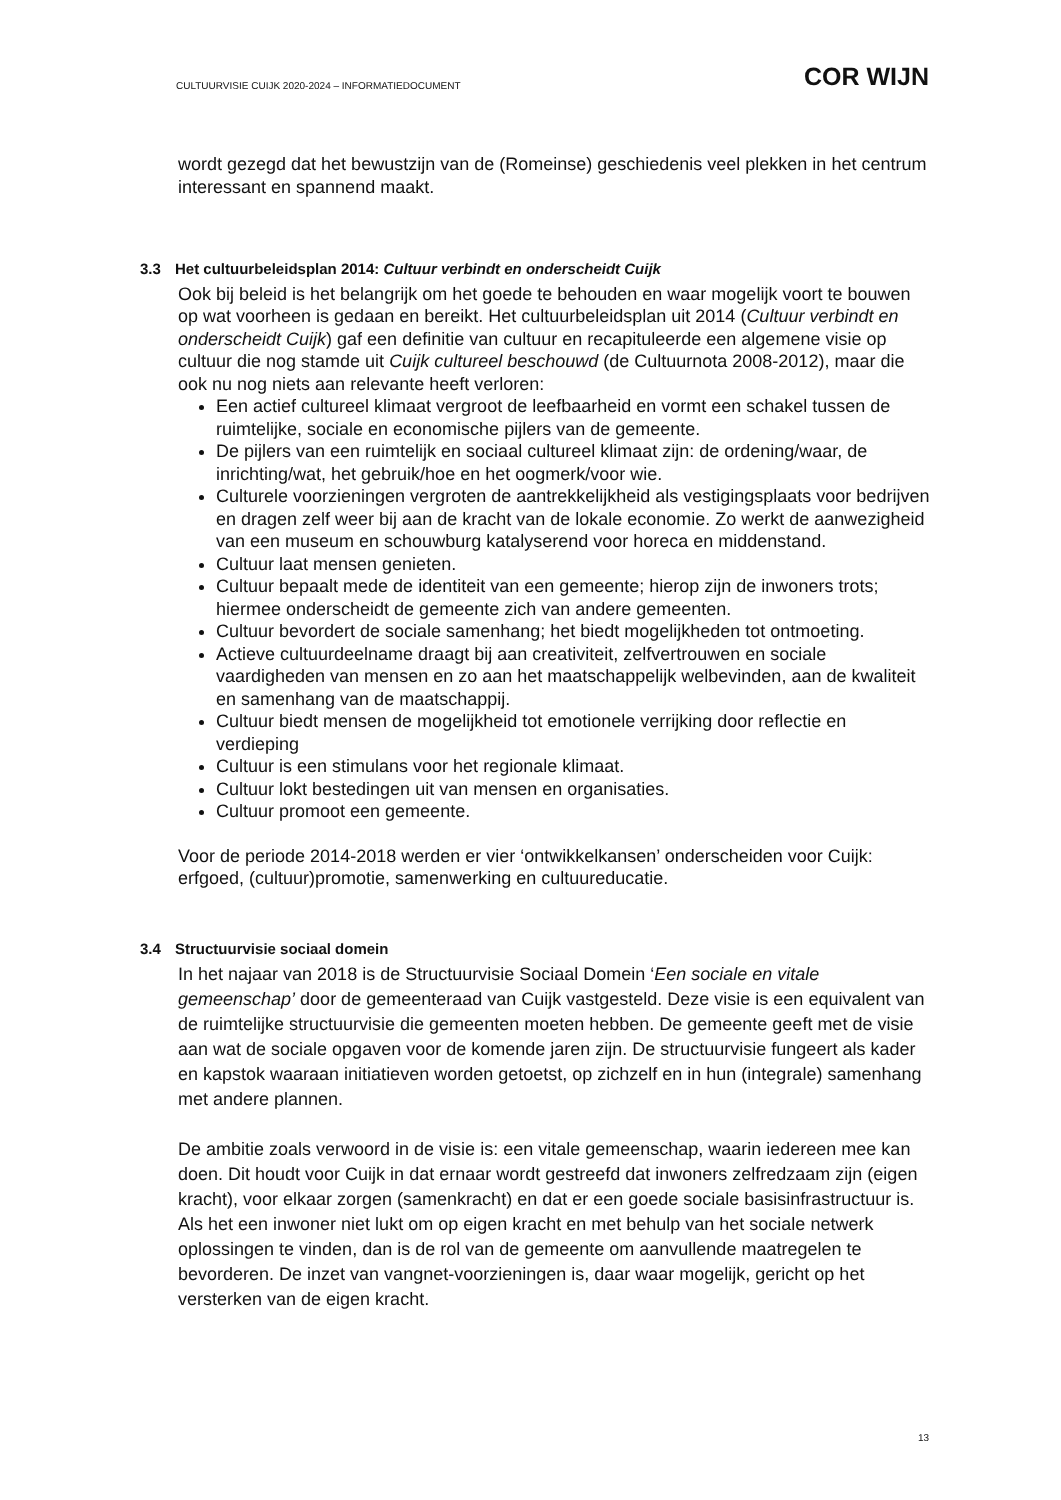CULTUURVISIE CUIJK 2020-2024 – INFORMATIEDOCUMENT
COR WIJN
wordt gezegd dat het bewustzijn van de (Romeinse) geschiedenis veel plekken in het centrum interessant en spannend maakt.
3.3 Het cultuurbeleidsplan 2014: Cultuur verbindt en onderscheidt Cuijk
Ook bij beleid is het belangrijk om het goede te behouden en waar mogelijk voort te bouwen op wat voorheen is gedaan en bereikt. Het cultuurbeleidsplan uit 2014 (Cultuur verbindt en onderscheidt Cuijk) gaf een definitie van cultuur en recapituleerde een algemene visie op cultuur die nog stamde uit Cuijk cultureel beschouwd (de Cultuurnota 2008-2012), maar die ook nu nog niets aan relevante heeft verloren:
Een actief cultureel klimaat vergroot de leefbaarheid en vormt een schakel tussen de ruimtelijke, sociale en economische pijlers van de gemeente.
De pijlers van een ruimtelijk en sociaal cultureel klimaat zijn: de ordening/waar, de inrichting/wat, het gebruik/hoe en het oogmerk/voor wie.
Culturele voorzieningen vergroten de aantrekkelijkheid als vestigingsplaats voor bedrijven en dragen zelf weer bij aan de kracht van de lokale economie. Zo werkt de aanwezigheid van een museum en schouwburg katalyserend voor horeca en middenstand.
Cultuur laat mensen genieten.
Cultuur bepaalt mede de identiteit van een gemeente; hierop zijn de inwoners trots; hiermee onderscheidt de gemeente zich van andere gemeenten.
Cultuur bevordert de sociale samenhang; het biedt mogelijkheden tot ontmoeting.
Actieve cultuurdeelname draagt bij aan creativiteit, zelfvertrouwen en sociale vaardigheden van mensen en zo aan het maatschappelijk welbevinden, aan de kwaliteit en samenhang van de maatschappij.
Cultuur biedt mensen de mogelijkheid tot emotionele verrijking door reflectie en verdieping
Cultuur is een stimulans voor het regionale klimaat.
Cultuur lokt bestedingen uit van mensen en organisaties.
Cultuur promoot een gemeente.
Voor de periode 2014-2018 werden er vier ‘ontwikkelkansen’ onderscheiden voor Cuijk: erfgoed, (cultuur)promotie, samenwerking en cultuureducatie.
3.4 Structuurvisie sociaal domein
In het najaar van 2018 is de Structuurvisie Sociaal Domein ‘Een sociale en vitale gemeenschap’ door de gemeenteraad van Cuijk vastgesteld. Deze visie is een equivalent van de ruimtelijke structuurvisie die gemeenten moeten hebben. De gemeente geeft met de visie aan wat de sociale opgaven voor de komende jaren zijn. De structuurvisie fungeert als kader en kapstok waaraan initiatieven worden getoetst, op zichzelf en in hun (integrale) samenhang met andere plannen.
De ambitie zoals verwoord in de visie is: een vitale gemeenschap, waarin iedereen mee kan doen. Dit houdt voor Cuijk in dat ernaar wordt gestreefd dat inwoners zelfredzaam zijn (eigen kracht), voor elkaar zorgen (samenkracht) en dat er een goede sociale basisinfrastructuur is. Als het een inwoner niet lukt om op eigen kracht en met behulp van het sociale netwerk oplossingen te vinden, dan is de rol van de gemeente om aanvullende maatregelen te bevorderen. De inzet van vangnet-voorzieningen is, daar waar mogelijk, gericht op het versterken van de eigen kracht.
13